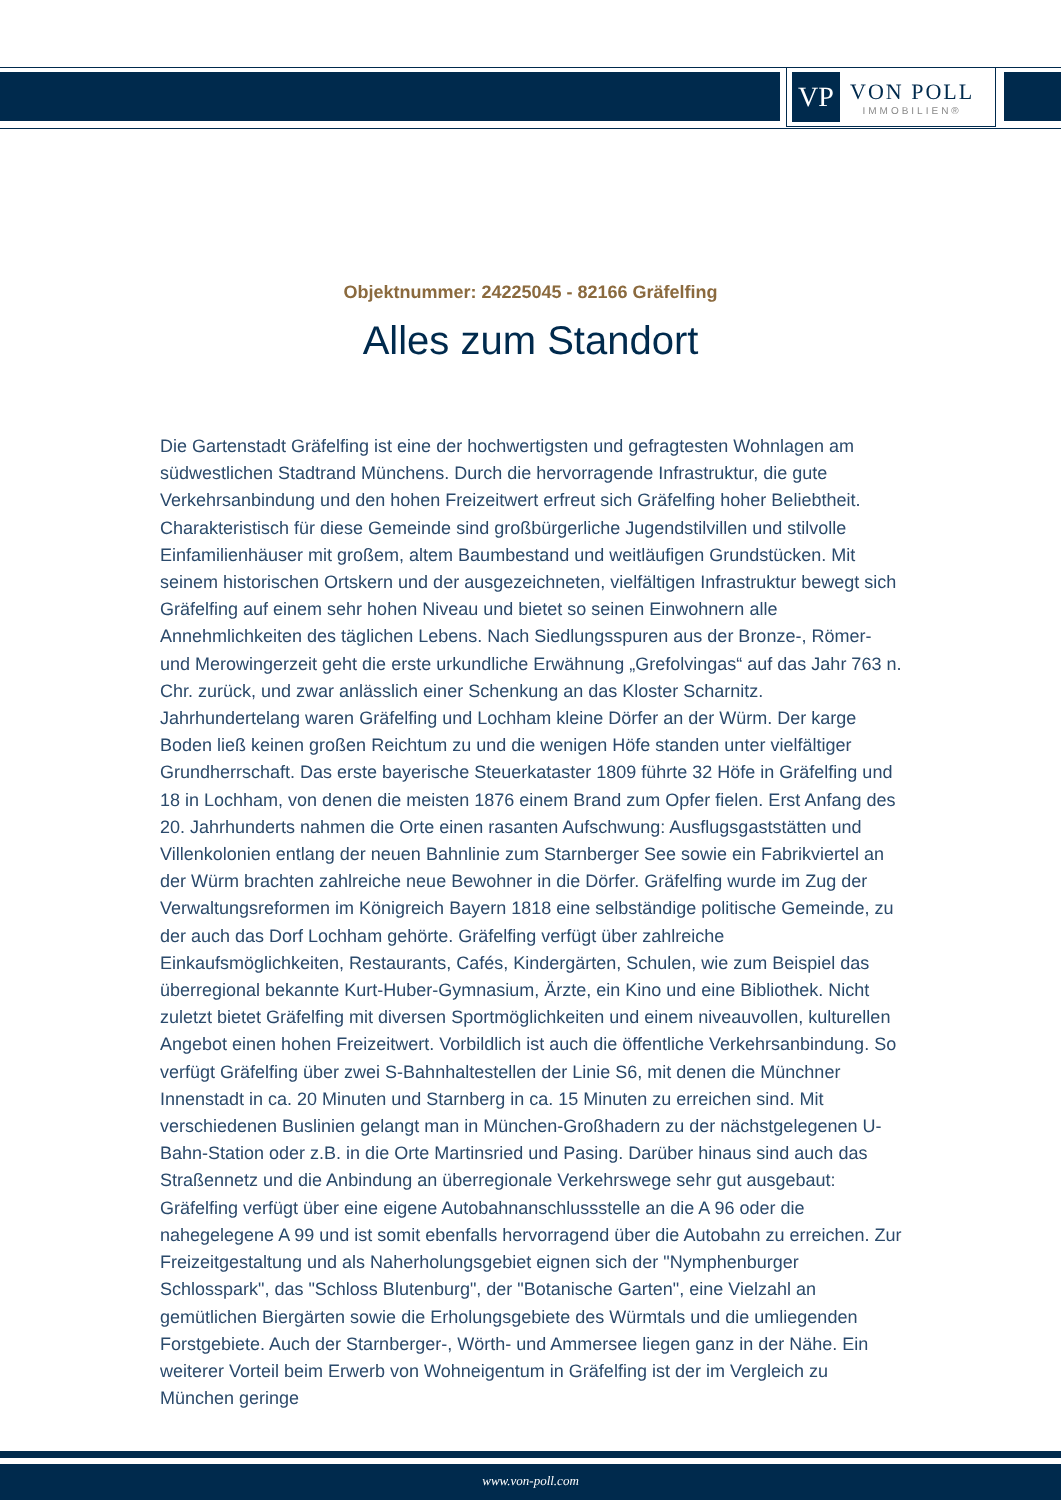VP
VON POLL
IMMOBILIEN®
Objektnummer: 24225045 - 82166 Gräfelfing
Alles zum Standort
Die Gartenstadt Gräfelfing ist eine der hochwertigsten und gefragtesten Wohnlagen am südwestlichen Stadtrand Münchens. Durch die hervorragende Infrastruktur, die gute Verkehrsanbindung und den hohen Freizeitwert erfreut sich Gräfelfing hoher Beliebtheit. Charakteristisch für diese Gemeinde sind großbürgerliche Jugendstilvillen und stilvolle Einfamilienhäuser mit großem, altem Baumbestand und weitläufigen Grundstücken. Mit seinem historischen Ortskern und der ausgezeichneten, vielfältigen Infrastruktur bewegt sich Gräfelfing auf einem sehr hohen Niveau und bietet so seinen Einwohnern alle Annehmlichkeiten des täglichen Lebens. Nach Siedlungsspuren aus der Bronze-, Römer- und Merowingerzeit geht die erste urkundliche Erwähnung „Grefolvingas“ auf das Jahr 763 n. Chr. zurück, und zwar anlässlich einer Schenkung an das Kloster Scharnitz. Jahrhundertelang waren Gräfelfing und Lochham kleine Dörfer an der Würm. Der karge Boden ließ keinen großen Reichtum zu und die wenigen Höfe standen unter vielfältiger Grundherrschaft. Das erste bayerische Steuerkataster 1809 führte 32 Höfe in Gräfelfing und 18 in Lochham, von denen die meisten 1876 einem Brand zum Opfer fielen. Erst Anfang des 20. Jahrhunderts nahmen die Orte einen rasanten Aufschwung: Ausflugsgaststätten und Villenkolonien entlang der neuen Bahnlinie zum Starnberger See sowie ein Fabrikviertel an der Würm brachten zahlreiche neue Bewohner in die Dörfer. Gräfelfing wurde im Zug der Verwaltungsreformen im Königreich Bayern 1818 eine selbständige politische Gemeinde, zu der auch das Dorf Lochham gehörte. Gräfelfing verfügt über zahlreiche Einkaufsmöglichkeiten, Restaurants, Cafés, Kindergärten, Schulen, wie zum Beispiel das überregional bekannte Kurt-Huber-Gymnasium, Ärzte, ein Kino und eine Bibliothek. Nicht zuletzt bietet Gräfelfing mit diversen Sportmöglichkeiten und einem niveauvollen, kulturellen Angebot einen hohen Freizeitwert. Vorbildlich ist auch die öffentliche Verkehrsanbindung. So verfügt Gräfelfing über zwei S-Bahnhaltestellen der Linie S6, mit denen die Münchner Innenstadt in ca. 20 Minuten und Starnberg in ca. 15 Minuten zu erreichen sind. Mit verschiedenen Buslinien gelangt man in München-Großhadern zu der nächstgelegenen U-Bahn-Station oder z.B. in die Orte Martinsried und Pasing. Darüber hinaus sind auch das Straßennetz und die Anbindung an überregionale Verkehrswege sehr gut ausgebaut: Gräfelfing verfügt über eine eigene Autobahnanschlussstelle an die A 96 oder die nahegelegene A 99 und ist somit ebenfalls hervorragend über die Autobahn zu erreichen. Zur Freizeitgestaltung und als Naherholungsgebiet eignen sich der "Nymphenburger Schlosspark", das "Schloss Blutenburg", der "Botanische Garten", eine Vielzahl an gemütlichen Biergärten sowie die Erholungsgebiete des Würmtals und die umliegenden Forstgebiete. Auch der Starnberger-, Wörth- und Ammersee liegen ganz in der Nähe. Ein weiterer Vorteil beim Erwerb von Wohneigentum in Gräfelfing ist der im Vergleich zu München geringe
www.von-poll.com